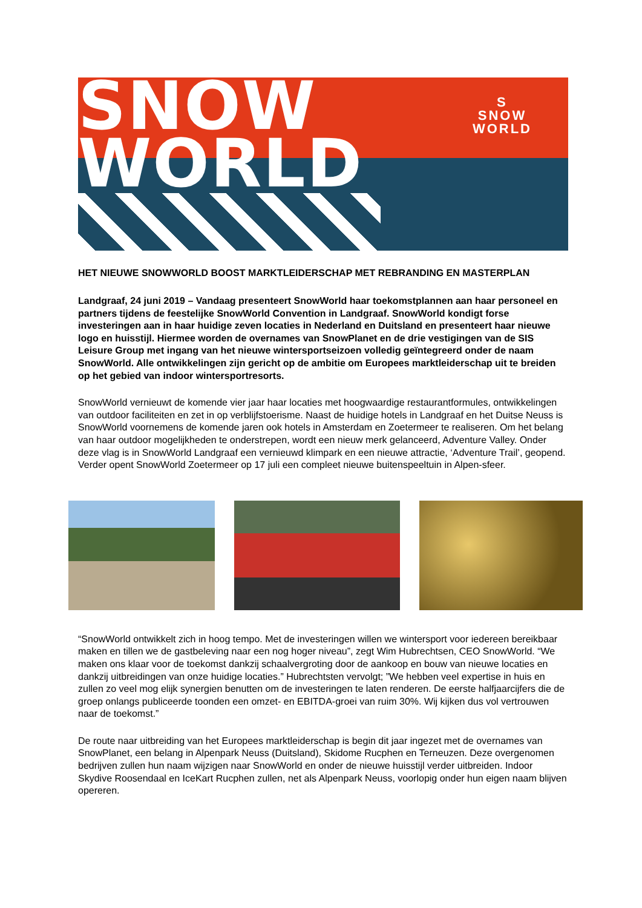SNOW
WORLD
S
SNOW
WORLD
HET NIEUWE SNOWWORLD BOOST MARKTLEIDERSCHAP MET REBRANDING EN MASTERPLAN
Landgraaf, 24 juni 2019 – Vandaag presenteert SnowWorld haar toekomstplannen aan haar personeel en partners tijdens de feestelijke SnowWorld Convention in Landgraaf. SnowWorld kondigt forse investeringen aan in haar huidige zeven locaties in Nederland en Duitsland en presenteert haar nieuwe logo en huisstijl. Hiermee worden de overnames van SnowPlanet en de drie vestigingen van de SIS Leisure Group met ingang van het nieuwe wintersportseizoen volledig geïntegreerd onder de naam SnowWorld. Alle ontwikkelingen zijn gericht op de ambitie om Europees marktleiderschap uit te breiden op het gebied van indoor wintersportresorts.
SnowWorld vernieuwt de komende vier jaar haar locaties met hoogwaardige restaurantformules, ontwikkelingen van outdoor faciliteiten en zet in op verblijfstoerisme. Naast de huidige hotels in Landgraaf en het Duitse Neuss is SnowWorld voornemens de komende jaren ook hotels in Amsterdam en Zoetermeer te realiseren. Om het belang van haar outdoor mogelijkheden te onderstrepen, wordt een nieuw merk gelanceerd, Adventure Valley. Onder deze vlag is in SnowWorld Landgraaf een vernieuwd klimpark en een nieuwe attractie, ‘Adventure Trail’, geopend. Verder opent SnowWorld Zoetermeer op 17 juli een compleet nieuwe buitenspeeltuin in Alpen-sfeer.
“SnowWorld ontwikkelt zich in hoog tempo. Met de investeringen willen we wintersport voor iedereen bereikbaar maken en tillen we de gastbeleving naar een nog hoger niveau”, zegt Wim Hubrechtsen, CEO SnowWorld. “We maken ons klaar voor de toekomst dankzij schaalvergroting door de aankoop en bouw van nieuwe locaties en dankzij uitbreidingen van onze huidige locaties.” Hubrechtsten vervolgt; ”We hebben veel expertise in huis en zullen zo veel mog elijk synergien benutten om de investeringen te laten renderen. De eerste halfjaarcijfers die de groep onlangs publiceerde toonden een omzet- en EBITDA-groei van ruim 30%. Wij kijken dus vol vertrouwen naar de toekomst.”
De route naar uitbreiding van het Europees marktleiderschap is begin dit jaar ingezet met de overnames van SnowPlanet, een belang in Alpenpark Neuss (Duitsland), Skidome Rucphen en Terneuzen. Deze overgenomen bedrijven zullen hun naam wijzigen naar SnowWorld en onder de nieuwe huisstijl verder uitbreiden. Indoor Skydive Roosendaal en IceKart Rucphen zullen, net als Alpenpark Neuss, voorlopig onder hun eigen naam blijven opereren.